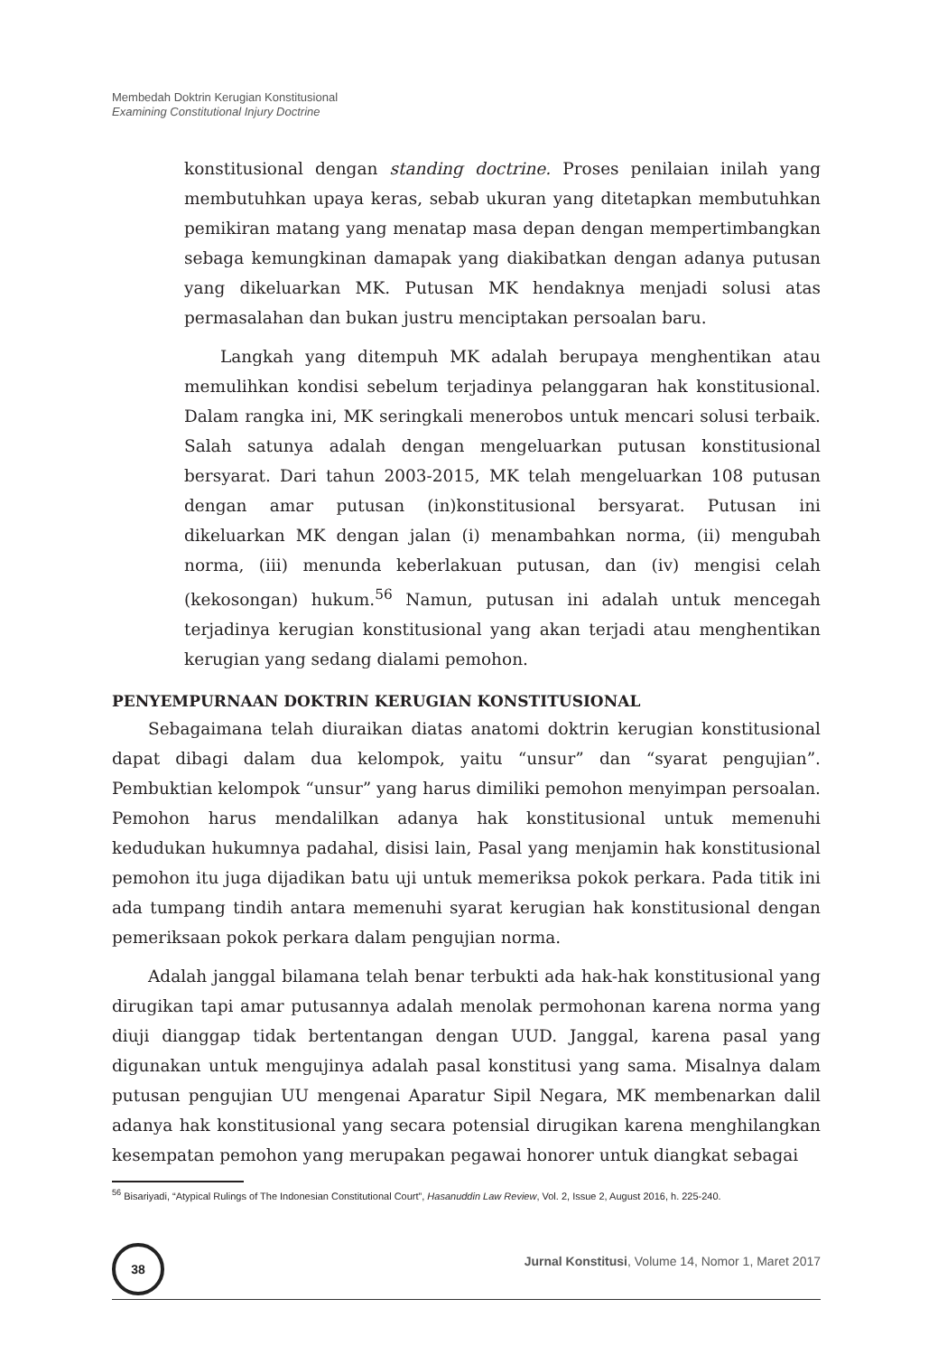Membedah Doktrin Kerugian Konstitusional
Examining Constitutional Injury Doctrine
konstitusional dengan standing doctrine. Proses penilaian inilah yang membutuhkan upaya keras, sebab ukuran yang ditetapkan membutuhkan pemikiran matang yang menatap masa depan dengan mempertimbangkan sebaga kemungkinan damapak yang diakibatkan dengan adanya putusan yang dikeluarkan MK. Putusan MK hendaknya menjadi solusi atas permasalahan dan bukan justru menciptakan persoalan baru.
Langkah yang ditempuh MK adalah berupaya menghentikan atau memulihkan kondisi sebelum terjadinya pelanggaran hak konstitusional. Dalam rangka ini, MK seringkali menerobos untuk mencari solusi terbaik. Salah satunya adalah dengan mengeluarkan putusan konstitusional bersyarat. Dari tahun 2003-2015, MK telah mengeluarkan 108 putusan dengan amar putusan (in)konstitusional bersyarat. Putusan ini dikeluarkan MK dengan jalan (i) menambahkan norma, (ii) mengubah norma, (iii) menunda keberlakuan putusan, dan (iv) mengisi celah (kekosongan) hukum.<sup>56</sup> Namun, putusan ini adalah untuk mencegah terjadinya kerugian konstitusional yang akan terjadi atau menghentikan kerugian yang sedang dialami pemohon.
PENYEMPURNAAN DOKTRIN KERUGIAN KONSTITUSIONAL
Sebagaimana telah diuraikan diatas anatomi doktrin kerugian konstitusional dapat dibagi dalam dua kelompok, yaitu “unsur” dan “syarat pengujian”. Pembuktian kelompok “unsur” yang harus dimiliki pemohon menyimpan persoalan. Pemohon harus mendalilkan adanya hak konstitusional untuk memenuhi kedudukan hukumnya padahal, disisi lain, Pasal yang menjamin hak konstitusional pemohon itu juga dijadikan batu uji untuk memeriksa pokok perkara. Pada titik ini ada tumpang tindih antara memenuhi syarat kerugian hak konstitusional dengan pemeriksaan pokok perkara dalam pengujian norma.
Adalah janggal bilamana telah benar terbukti ada hak-hak konstitusional yang dirugikan tapi amar putusannya adalah menolak permohonan karena norma yang diuji dianggap tidak bertentangan dengan UUD. Janggal, karena pasal yang digunakan untuk mengujinya adalah pasal konstitusi yang sama. Misalnya dalam putusan pengujian UU mengenai Aparatur Sipil Negara, MK membenarkan dalil adanya hak konstitusional yang secara potensial dirugikan karena menghilangkan kesempatan pemohon yang merupakan pegawai honorer untuk diangkat sebagai
<sup>56</sup> Bisariyadi, “Atypical Rulings of The Indonesian Constitutional Court”, Hasanuddin Law Review, Vol. 2, Issue 2, August 2016, h. 225-240.
38
Jurnal Konstitusi, Volume 14, Nomor 1, Maret 2017